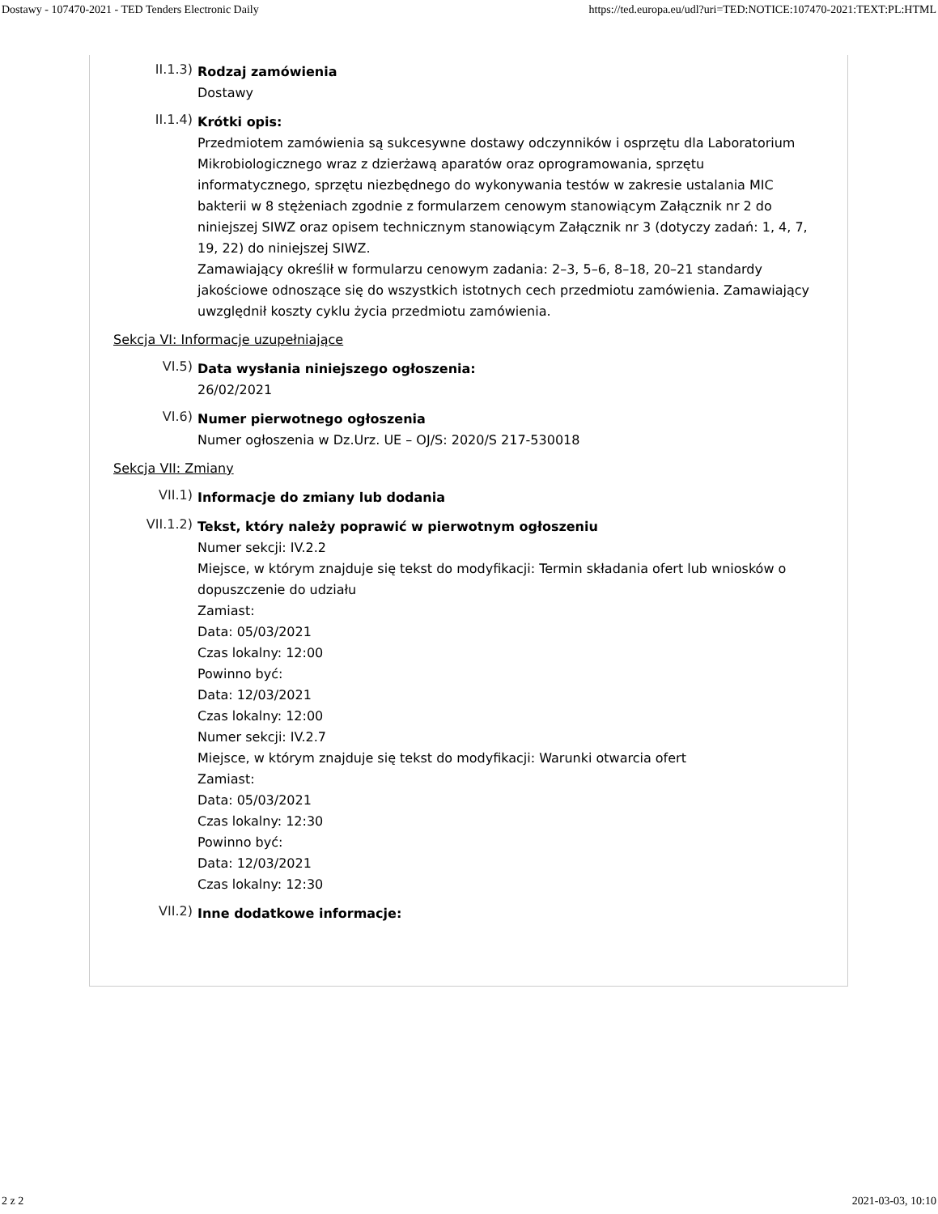Dostawy - 107470-2021 - TED Tenders Electronic Daily https://ted.europa.eu/udl?uri=TED:NOTICE:107470-2021:TEXT:PL:HTML
II.1.3)
Rodzaj zamówienia
Dostawy
II.1.4)
Krótki opis:
Przedmiotem zamówienia są sukcesywne dostawy odczynników i osprzętu dla Laboratorium Mikrobiologicznego wraz z dzierżawą aparatów oraz oprogramowania, sprzętu informatycznego, sprzętu niezbędnego do wykonywania testów w zakresie ustalania MIC bakterii w 8 stężeniach zgodnie z formularzem cenowym stanowiącym Załącznik nr 2 do niniejszej SIWZ oraz opisem technicznym stanowiącym Załącznik nr 3 (dotyczy zadań: 1, 4, 7, 19, 22) do niniejszej SIWZ.
Zamawiający określił w formularzu cenowym zadania: 2–3, 5–6, 8–18, 20–21 standardy jakościowe odnoszące się do wszystkich istotnych cech przedmiotu zamówienia. Zamawiający uwzględnił koszty cyklu życia przedmiotu zamówienia.
Sekcja VI: Informacje uzupełniające
VI.5)
Data wysłania niniejszego ogłoszenia:
26/02/2021
VI.6)
Numer pierwotnego ogłoszenia
Numer ogłoszenia w Dz.Urz. UE – OJ/S: 2020/S 217-530018
Sekcja VII: Zmiany
VII.1)
Informacje do zmiany lub dodania
VII.1.2)
Tekst, który należy poprawić w pierwotnym ogłoszeniu
Numer sekcji: IV.2.2
Miejsce, w którym znajduje się tekst do modyfikacji: Termin składania ofert lub wniosków o dopuszczenie do udziału
Zamiast:
Data: 05/03/2021
Czas lokalny: 12:00
Powinno być:
Data: 12/03/2021
Czas lokalny: 12:00
Numer sekcji: IV.2.7
Miejsce, w którym znajduje się tekst do modyfikacji: Warunki otwarcia ofert
Zamiast:
Data: 05/03/2021
Czas lokalny: 12:30
Powinno być:
Data: 12/03/2021
Czas lokalny: 12:30
VII.2)
Inne dodatkowe informacje:
2 z 2 2021-03-03, 10:10